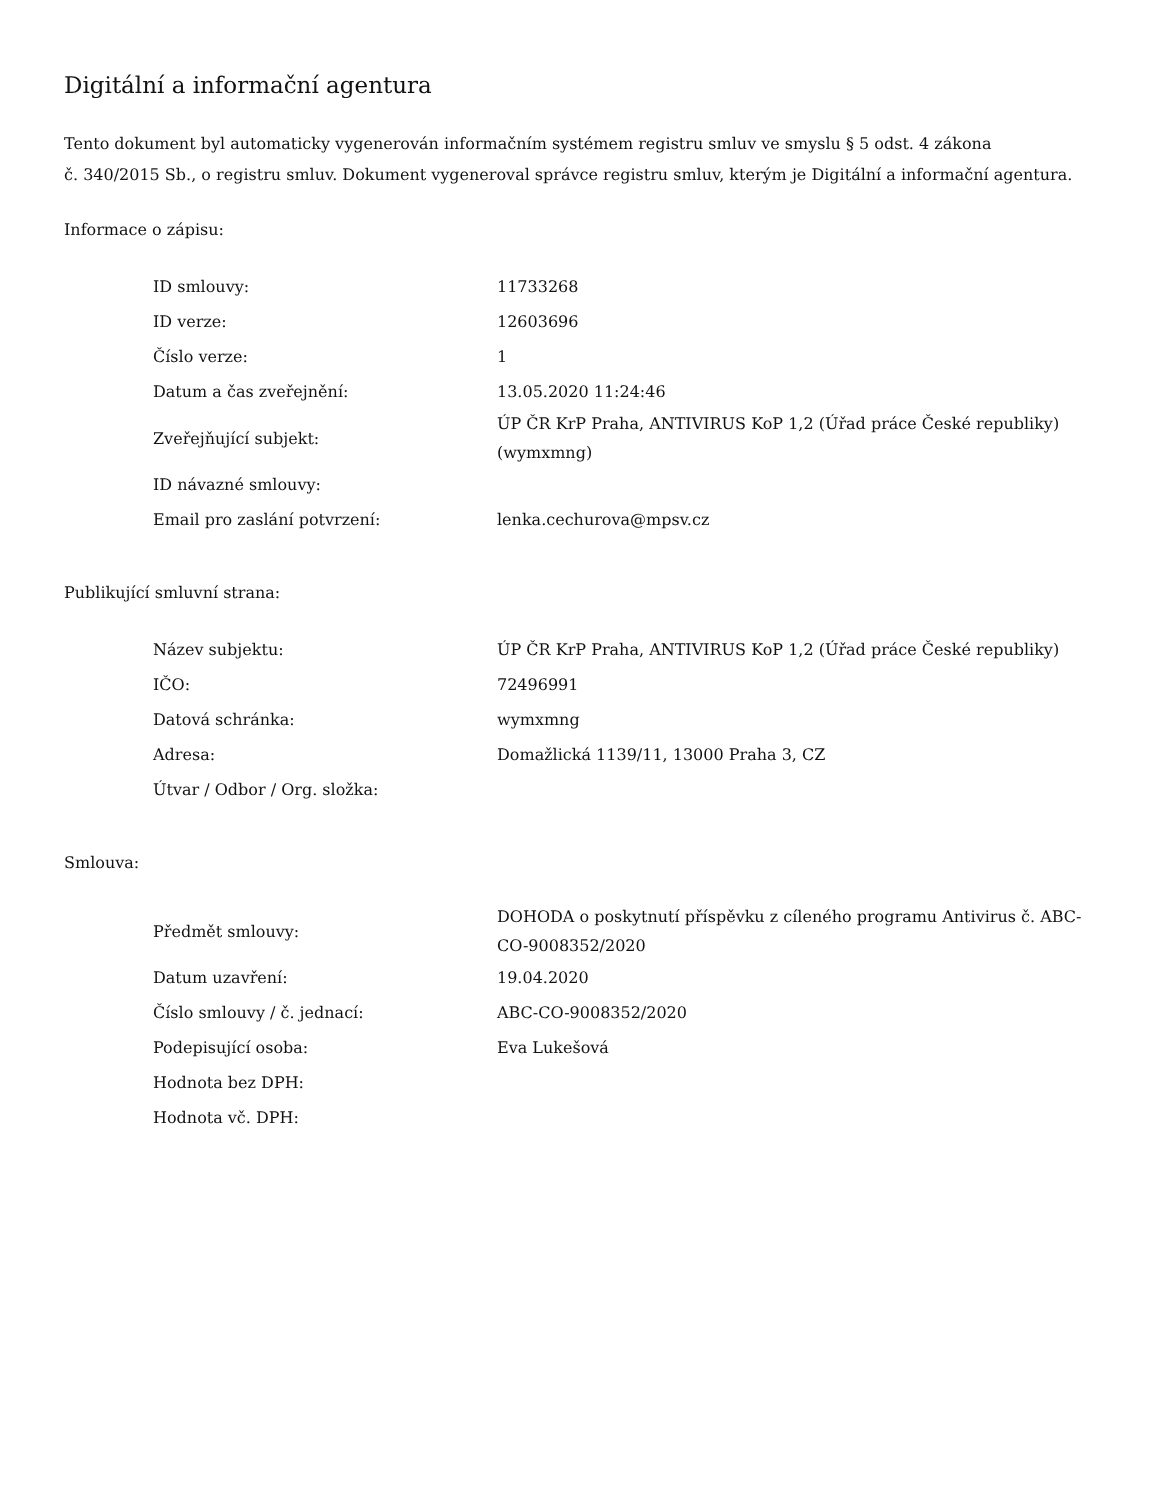Digitální a informační agentura
Tento dokument byl automaticky vygenerován informačním systémem registru smluv ve smyslu § 5 odst. 4 zákona
č. 340/2015 Sb., o registru smluv. Dokument vygeneroval správce registru smluv, kterým je Digitální a informační agentura.
Informace o zápisu:
| ID smlouvy: | 11733268 |
| ID verze: | 12603696 |
| Číslo verze: | 1 |
| Datum a čas zveřejnění: | 13.05.2020 11:24:46 |
| Zveřejňující subjekt: | ÚP ČR KrP Praha, ANTIVIRUS KoP 1,2 (Úřad práce České republiky) (wymxmng) |
| ID návazné smlouvy: | |
| Email pro zaslání potvrzení: | lenka.cechurova@mpsv.cz |
Publikující smluvní strana:
| Název subjektu: | ÚP ČR KrP Praha, ANTIVIRUS KoP 1,2 (Úřad práce České republiky) |
| IČO: | 72496991 |
| Datová schránka: | wymxmng |
| Adresa: | Domažlická 1139/11, 13000 Praha 3, CZ |
| Útvar / Odbor / Org. složka: | |
Smlouva:
| Předmět smlouvy: | DOHODA o poskytnutí příspěvku z cíleného programu Antivirus č. ABC-CO-9008352/2020 |
| Datum uzavření: | 19.04.2020 |
| Číslo smlouvy / č. jednací: | ABC-CO-9008352/2020 |
| Podepisující osoba: | Eva Lukešová |
| Hodnota bez DPH: | |
| Hodnota vč. DPH: | |